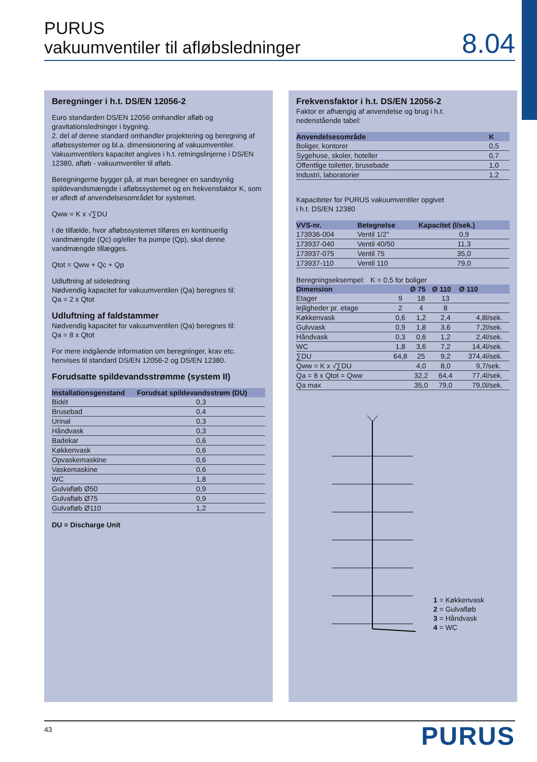PURUS
vakuumventiler til afløbsledninger
8.04
Beregninger i h.t. DS/EN 12056-2
Euro standarden DS/EN 12056 omhandler afløb og gravitationsledninger i bygning.
2. del af denne standard omhandler projektering og beregning af afløbssystemer og bl.a. dimensionering af vakuumventiler. Vakuumventilers kapacitet angives i h.t. retningslinjerne i DS/EN 12380, afløb - vakuumventiler til afløb.
Beregningerne bygger på, at man beregner en sandsynlig spildevandsmængde i afløbssystemet og en frekvensfaktor K, som er afledt af anvendelsesområdet for systemet.
Qww = K x √∑DU
I de tilfælde, hvor afløbssystemet tilføres en kontinuerlig vandmængde (Qc) og/eller fra pumpe (Qp), skal denne vandmængde tillægges.
Qtot = Qww + Qc + Qp
Udluftning af sideledning
Nødvendig kapacitet for vakuumventilen (Qa) beregnes til:
Qa = 2 x Qtot
Udluftning af faldstammer
Nødvendig kapacitet for vakuumventilen (Qa) beregnes til:
Qa = 8 x Qtot
For mere indgående information om beregninger, krav etc. henvises til standard DS/EN 12056-2 og DS/EN 12380.
Forudsatte spildevandsstrømme (system II)
| Installationsgenstand | Forudsat spildevandsstrøm (DU) |
| --- | --- |
| Bidét | 0,3 |
| Brusebad | 0,4 |
| Urinal | 0,3 |
| Håndvask | 0,3 |
| Badekar | 0,6 |
| Køkkenvask | 0,6 |
| Opvaskemaskine | 0,6 |
| Vaskemaskine | 0,6 |
| WC | 1,8 |
| Gulvafløb Ø50 | 0,9 |
| Gulvafløb Ø75 | 0,9 |
| Gulvafløb Ø110 | 1,2 |
DU = Discharge Unit
Frekvensfaktor i h.t. DS/EN 12056-2
Faktor er afhængig af anvendelse og brug i h.t.
nedenstående tabel:
| Anvendelsesområde | K |
| --- | --- |
| Boliger, kontorer | 0,5 |
| Sygehuse, skoler, hoteller | 0,7 |
| Offentlige toiletter, brusebade | 1,0 |
| Industri, laboratorier | 1,2 |
Kapaciteter for PURUS vakuumventiler opgivet
i h.t. DS/EN 12380
| VVS-nr. | Betegnelse | Kapacitet (l/sek.) |
| --- | --- | --- |
| 173936-004 | Ventil 1/2” | 0,9 |
| 173937-040 | Ventil 40/50 | 11,3 |
| 173937-075 | Ventil 75 | 35,0 |
| 173937-110 | Ventil 110 | 79,0 |
Beregningseksempel: K = 0,5 for boliger
| Dimension | | Ø 75 | Ø 110 | Ø 110 | |
| --- | --- | --- | --- | --- | --- |
| Etager | 9 | 18 | 13 | | |
| lejligheder pr. etage | 2 | 4 | 8 | | |
| Køkkenvask | 0,6 | 1,2 | 2,4 | 4,8 | l/sek. |
| Gulvvask | 0,9 | 1,8 | 3,6 | 7,2 | l/sek. |
| Håndvask | 0,3 | 0,6 | 1,2 | 2,4 | l/sek. |
| WC | 1,8 | 3,6 | 7,2 | 14,4 | l/sek. |
| ∑DU | 64,8 | 25 | 9,2 | 374,4 | l/sek. |
| Qww = K x √∑DU | | 4,0 | 8,0 | 9,7 | /sek. |
| Qa = 8 x Qtot = Qww | | 32,2 | 64,4 | 77,4 | l/sek. |
| Qa max | | 35,0 | 79,0 | 79,0 | l/sek. |
1 = Køkkenvask
2 = Gulvafløb
3 = Håndvask
4 = WC
43 PURUS